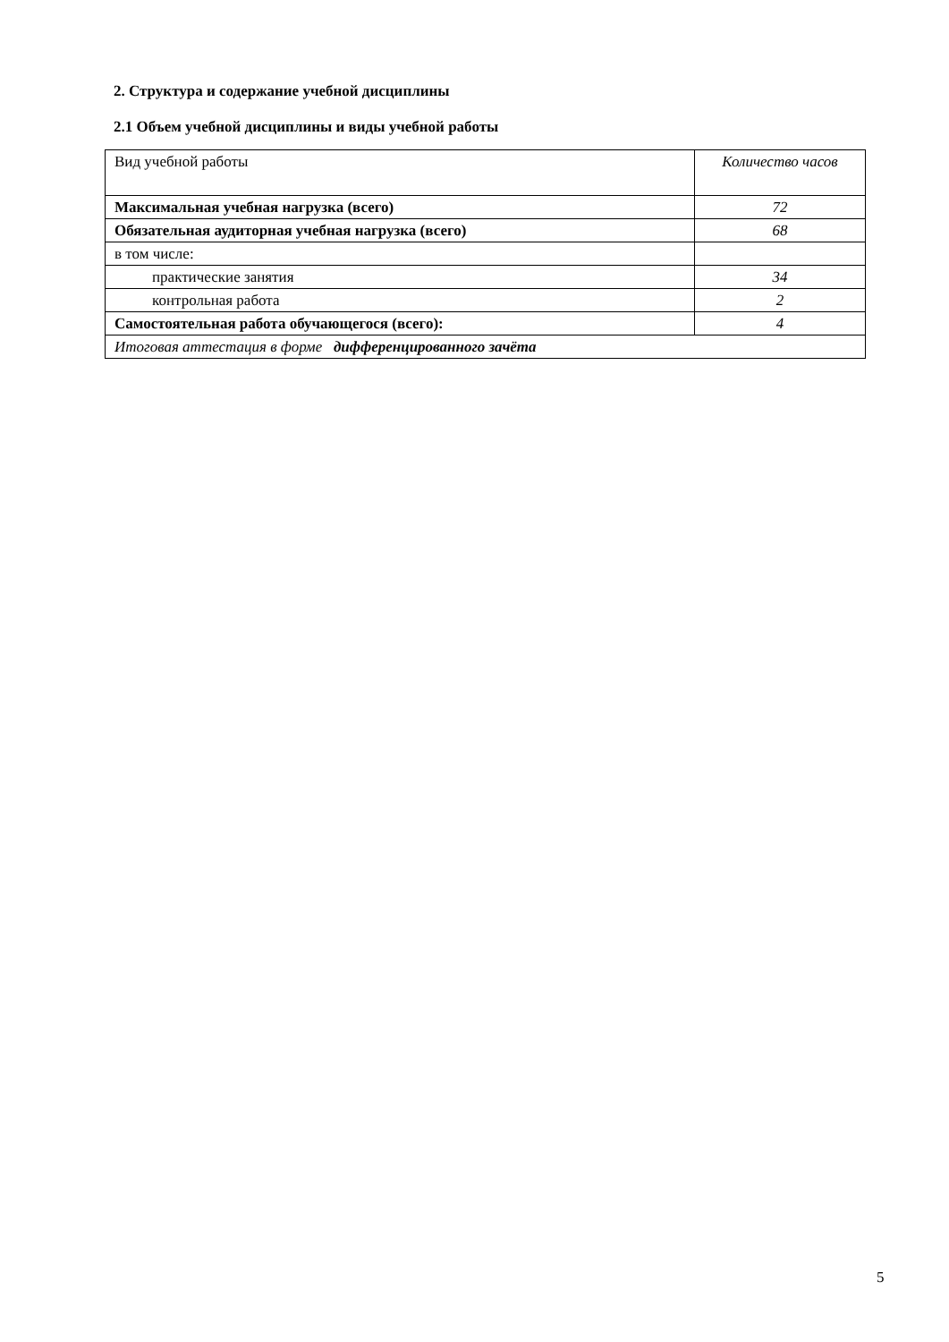2. Структура и содержание учебной дисциплины
2.1 Объем учебной дисциплины и виды учебной работы
| Вид учебной работы | Количество часов |
| Максимальная учебная нагрузка (всего) | 72 |
| Обязательная аудиторная учебная нагрузка (всего) | 68 |
| в том числе: | |
| практические занятия | 34 |
| контрольная работа | 2 |
| Самостоятельная работа обучающегося (всего): | 4 |
| Итоговая аттестация в форме дифференцированного зачёта | |
5